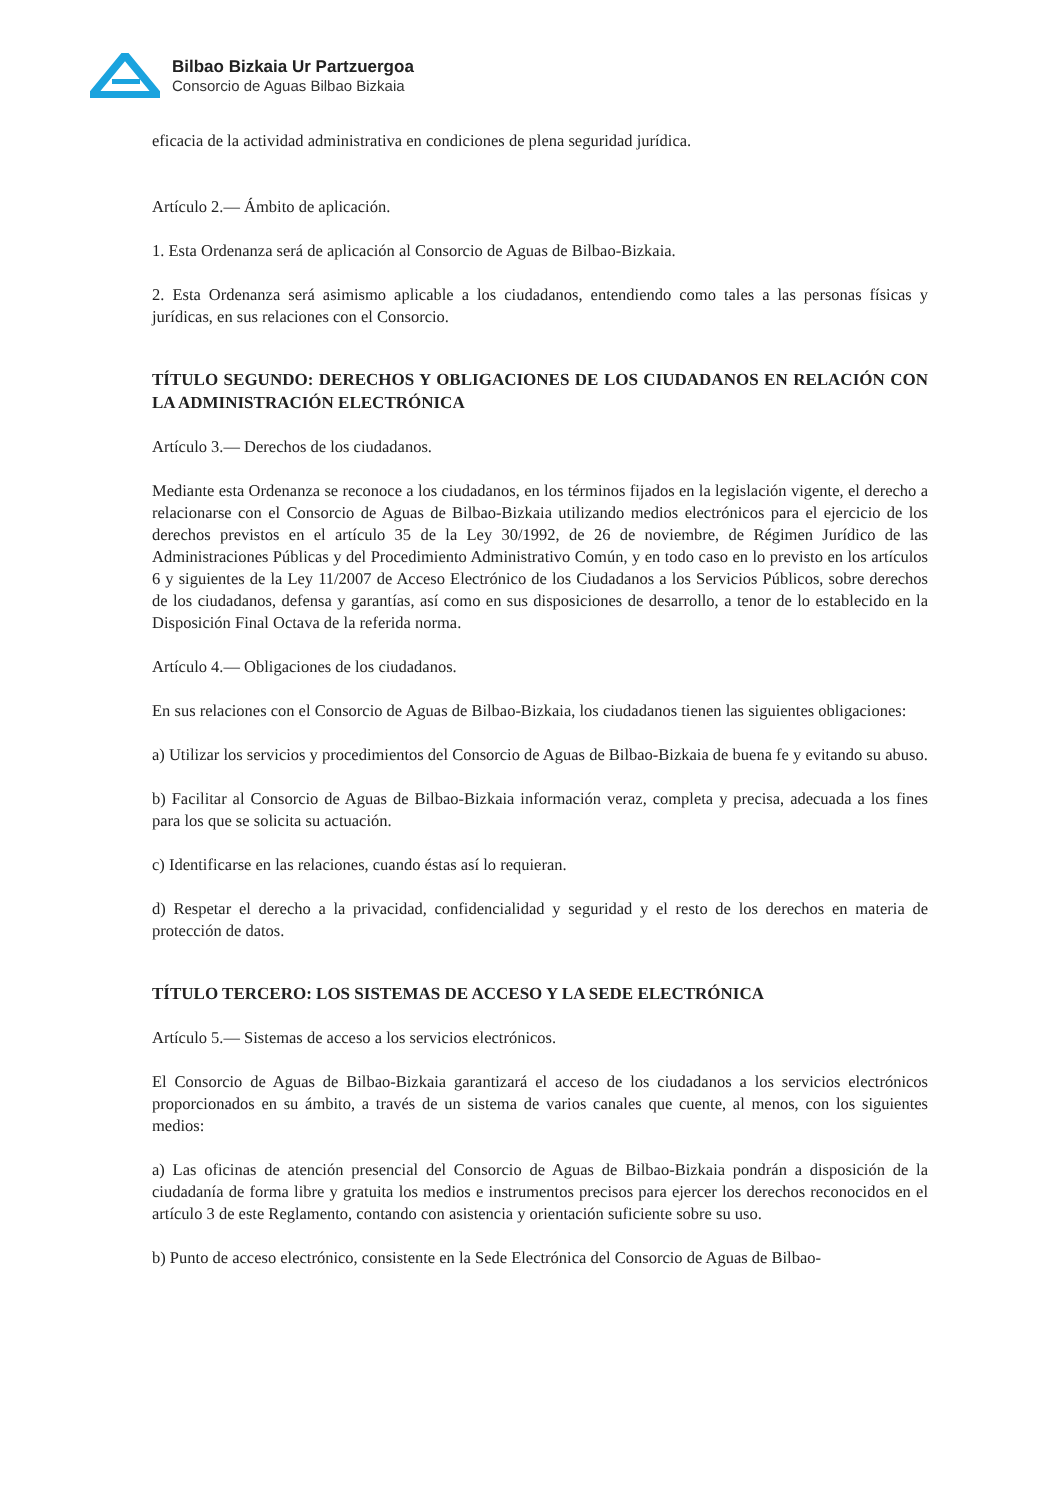Bilbao Bizkaia Ur Partzuergoa
Consorcio de Aguas Bilbao Bizkaia
eficacia de la actividad administrativa en condiciones de plena seguridad jurídica.
Artículo 2.— Ámbito de aplicación.
1. Esta Ordenanza será de aplicación al Consorcio de Aguas de Bilbao-Bizkaia.
2. Esta Ordenanza será asimismo aplicable a los ciudadanos, entendiendo como tales a las personas físicas y jurídicas, en sus relaciones con el Consorcio.
TÍTULO SEGUNDO: DERECHOS Y OBLIGACIONES DE LOS CIUDADANOS EN RELACIÓN CON LA ADMINISTRACIÓN ELECTRÓNICA
Artículo 3.— Derechos de los ciudadanos.
Mediante esta Ordenanza se reconoce a los ciudadanos, en los términos fijados en la legislación vigente, el derecho a relacionarse con el Consorcio de Aguas de Bilbao-Bizkaia utilizando medios electrónicos para el ejercicio de los derechos previstos en el artículo 35 de la Ley 30/1992, de 26 de noviembre, de Régimen Jurídico de las Administraciones Públicas y del Procedimiento Administrativo Común, y en todo caso en lo previsto en los artículos 6 y siguientes de la Ley 11/2007 de Acceso Electrónico de los Ciudadanos a los Servicios Públicos, sobre derechos de los ciudadanos, defensa y garantías, así como en sus disposiciones de desarrollo, a tenor de lo establecido en la Disposición Final Octava de la referida norma.
Artículo 4.— Obligaciones de los ciudadanos.
En sus relaciones con el Consorcio de Aguas de Bilbao-Bizkaia, los ciudadanos tienen las siguientes obligaciones:
a) Utilizar los servicios y procedimientos del Consorcio de Aguas de Bilbao-Bizkaia de buena fe y evitando su abuso.
b) Facilitar al Consorcio de Aguas de Bilbao-Bizkaia información veraz, completa y precisa, adecuada a los fines para los que se solicita su actuación.
c) Identificarse en las relaciones, cuando éstas así lo requieran.
d) Respetar el derecho a la privacidad, confidencialidad y seguridad y el resto de los derechos en materia de protección de datos.
TÍTULO TERCERO: LOS SISTEMAS DE ACCESO Y LA SEDE ELECTRÓNICA
Artículo 5.— Sistemas de acceso a los servicios electrónicos.
El Consorcio de Aguas de Bilbao-Bizkaia garantizará el acceso de los ciudadanos a los servicios electrónicos proporcionados en su ámbito, a través de un sistema de varios canales que cuente, al menos, con los siguientes medios:
a) Las oficinas de atención presencial del Consorcio de Aguas de Bilbao-Bizkaia pondrán a disposición de la ciudadanía de forma libre y gratuita los medios e instrumentos precisos para ejercer los derechos reconocidos en el artículo 3 de este Reglamento, contando con asistencia y orientación suficiente sobre su uso.
b) Punto de acceso electrónico, consistente en la Sede Electrónica del Consorcio de Aguas de Bilbao-